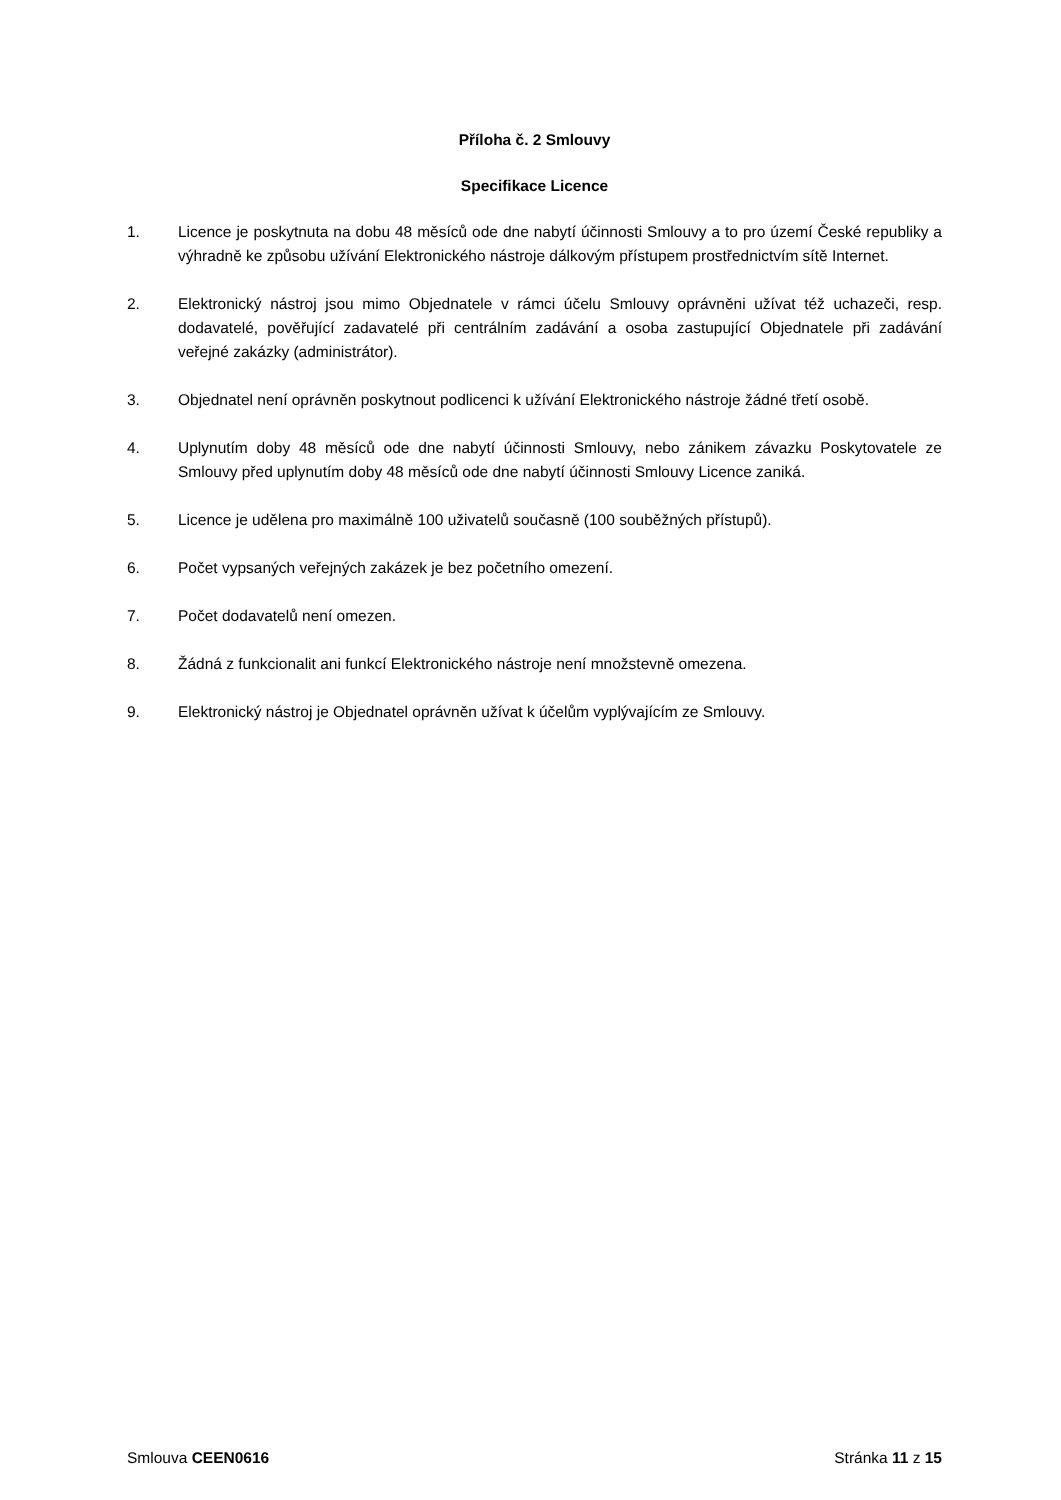Příloha č. 2 Smlouvy
Specifikace Licence
1. Licence je poskytnuta na dobu 48 měsíců ode dne nabytí účinnosti Smlouvy a to pro území České republiky a výhradně ke způsobu užívání Elektronického nástroje dálkovým přístupem prostřednictvím sítě Internet.
2. Elektronický nástroj jsou mimo Objednatele v rámci účelu Smlouvy oprávněni užívat též uchazeči, resp. dodavatelé, pověřující zadavatelé při centrálním zadávání a osoba zastupující Objednatele při zadávání veřejné zakázky (administrátor).
3. Objednatel není oprávněn poskytnout podlicenci k užívání Elektronického nástroje žádné třetí osobě.
4. Uplynutím doby 48 měsíců ode dne nabytí účinnosti Smlouvy, nebo zánikem závazku Poskytovatele ze Smlouvy před uplynutím doby 48 měsíců ode dne nabytí účinnosti Smlouvy Licence zaniká.
5. Licence je udělena pro maximálně 100 uživatelů současně (100 souběžných přístupů).
6. Počet vypsaných veřejných zakázek je bez početního omezení.
7. Počet dodavatelů není omezen.
8. Žádná z funkcionalit ani funkcí Elektronického nástroje není množstevně omezena.
9. Elektronický nástroj je Objednatel oprávněn užívat k účelům vyplývajícím ze Smlouvy.
Smlouva CEEN0616 Stránka 11 z 15